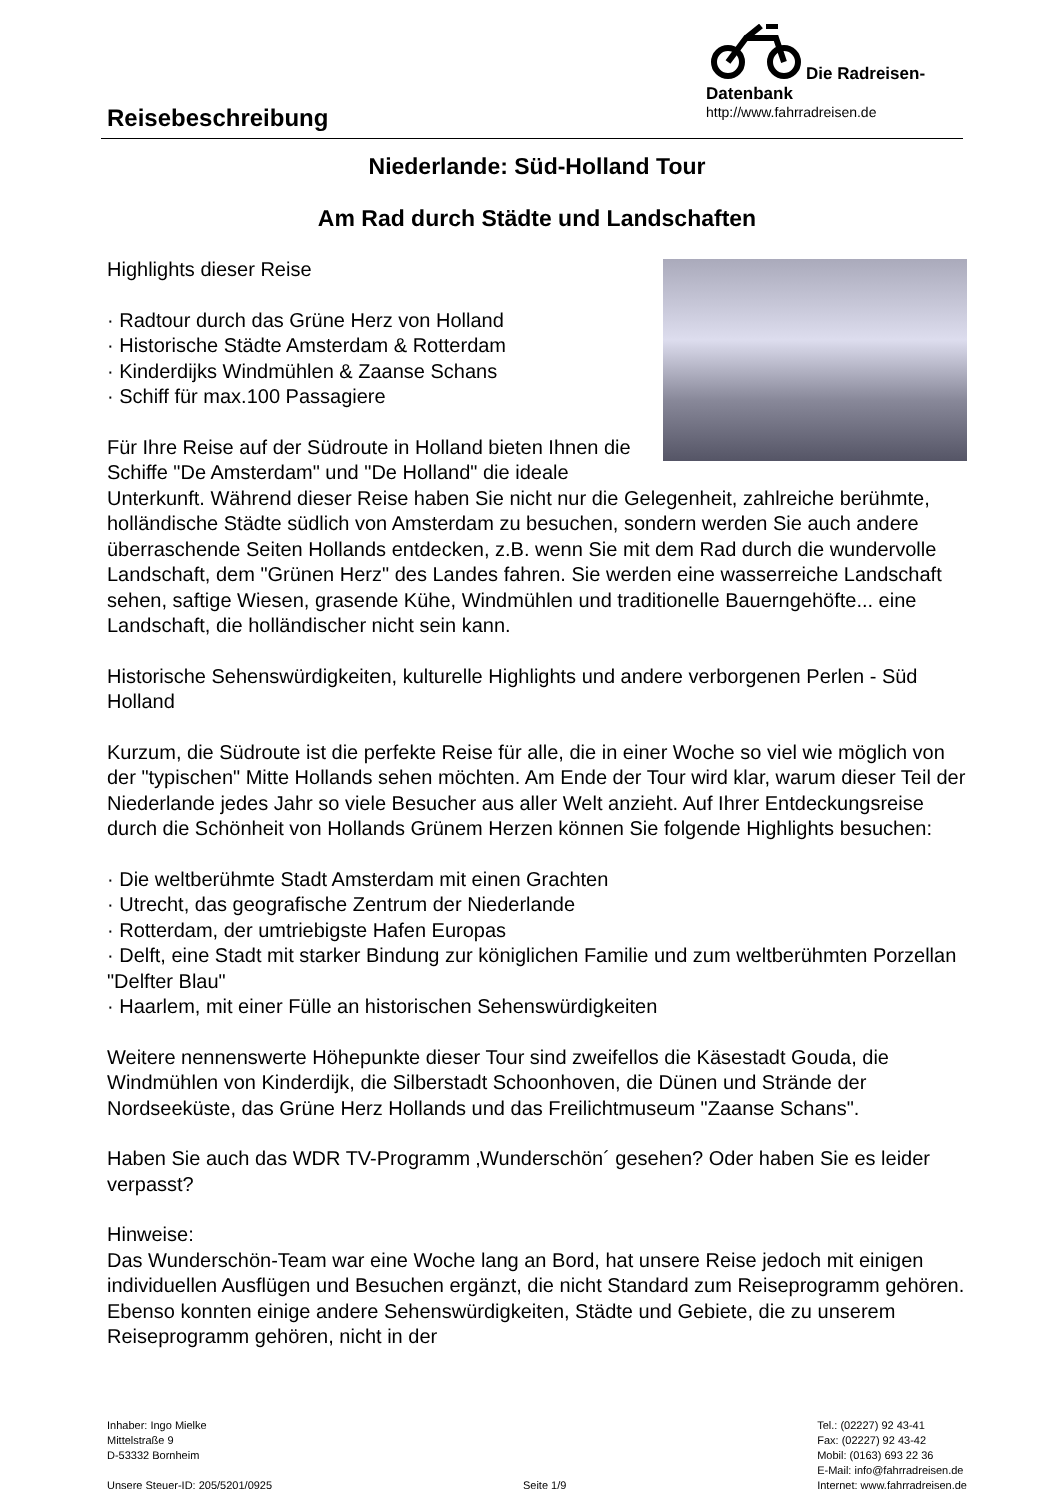Die Radreisen-Datenbank
http://www.fahrradreisen.de
Reisebeschreibung
Niederlande: Süd-Holland Tour
Am Rad durch Städte und Landschaften
Highlights dieser Reise
· Radtour durch das Grüne Herz von Holland
· Historische Städte Amsterdam & Rotterdam
· Kinderdijks Windmühlen & Zaanse Schans
· Schiff für max.100 Passagiere
Für Ihre Reise auf der Südroute in Holland bieten Ihnen die Schiffe "De Amsterdam" und "De Holland" die ideale Unterkunft. Während dieser Reise haben Sie nicht nur die Gelegenheit, zahlreiche berühmte, holländische Städte südlich von Amsterdam zu besuchen, sondern werden Sie auch andere überraschende Seiten Hollands entdecken, z.B. wenn Sie mit dem Rad durch die wundervolle Landschaft, dem "Grünen Herz" des Landes fahren. Sie werden eine wasserreiche Landschaft sehen, saftige Wiesen, grasende Kühe, Windmühlen und traditionelle Bauerngehöfte... eine Landschaft, die holländischer nicht sein kann.
Historische Sehenswürdigkeiten, kulturelle Highlights und andere verborgenen Perlen - Süd Holland
Kurzum, die Südroute ist die perfekte Reise für alle, die in einer Woche so viel wie möglich von der "typischen" Mitte Hollands sehen möchten. Am Ende der Tour wird klar, warum dieser Teil der Niederlande jedes Jahr so viele Besucher aus aller Welt anzieht. Auf Ihrer Entdeckungsreise durch die Schönheit von Hollands Grünem Herzen können Sie folgende Highlights besuchen:
· Die weltberühmte Stadt Amsterdam mit einen Grachten
· Utrecht, das geografische Zentrum der Niederlande
· Rotterdam, der umtriebigste Hafen Europas
· Delft, eine Stadt mit starker Bindung zur königlichen Familie und zum weltberühmten Porzellan "Delfter Blau"
· Haarlem, mit einer Fülle an historischen Sehenswürdigkeiten
Weitere nennenswerte Höhepunkte dieser Tour sind zweifellos die Käsestadt Gouda, die Windmühlen von Kinderdijk, die Silberstadt Schoonhoven, die Dünen und Strände der Nordseeküste, das Grüne Herz Hollands und das Freilichtmuseum "Zaanse Schans".
Haben Sie auch das WDR TV-Programm ‚Wunderschön´ gesehen? Oder haben Sie es leider verpasst?
Hinweise:
Das Wunderschön-Team war eine Woche lang an Bord, hat unsere Reise jedoch mit einigen individuellen Ausflügen und Besuchen ergänzt, die nicht Standard zum Reiseprogramm gehören. Ebenso konnten einige andere Sehenswürdigkeiten, Städte und Gebiete, die zu unserem Reiseprogramm gehören, nicht in der
Inhaber: Ingo Mielke
Mittelstraße 9
D-53332 Bornheim
Unsere Steuer-ID: 205/5201/0925
Seite 1/9 Tel.: (02227) 92 43-41
Fax: (02227) 92 43-42
Mobil: (0163) 693 22 36
E-Mail: info@fahrradreisen.de
Internet: www.fahrradreisen.de